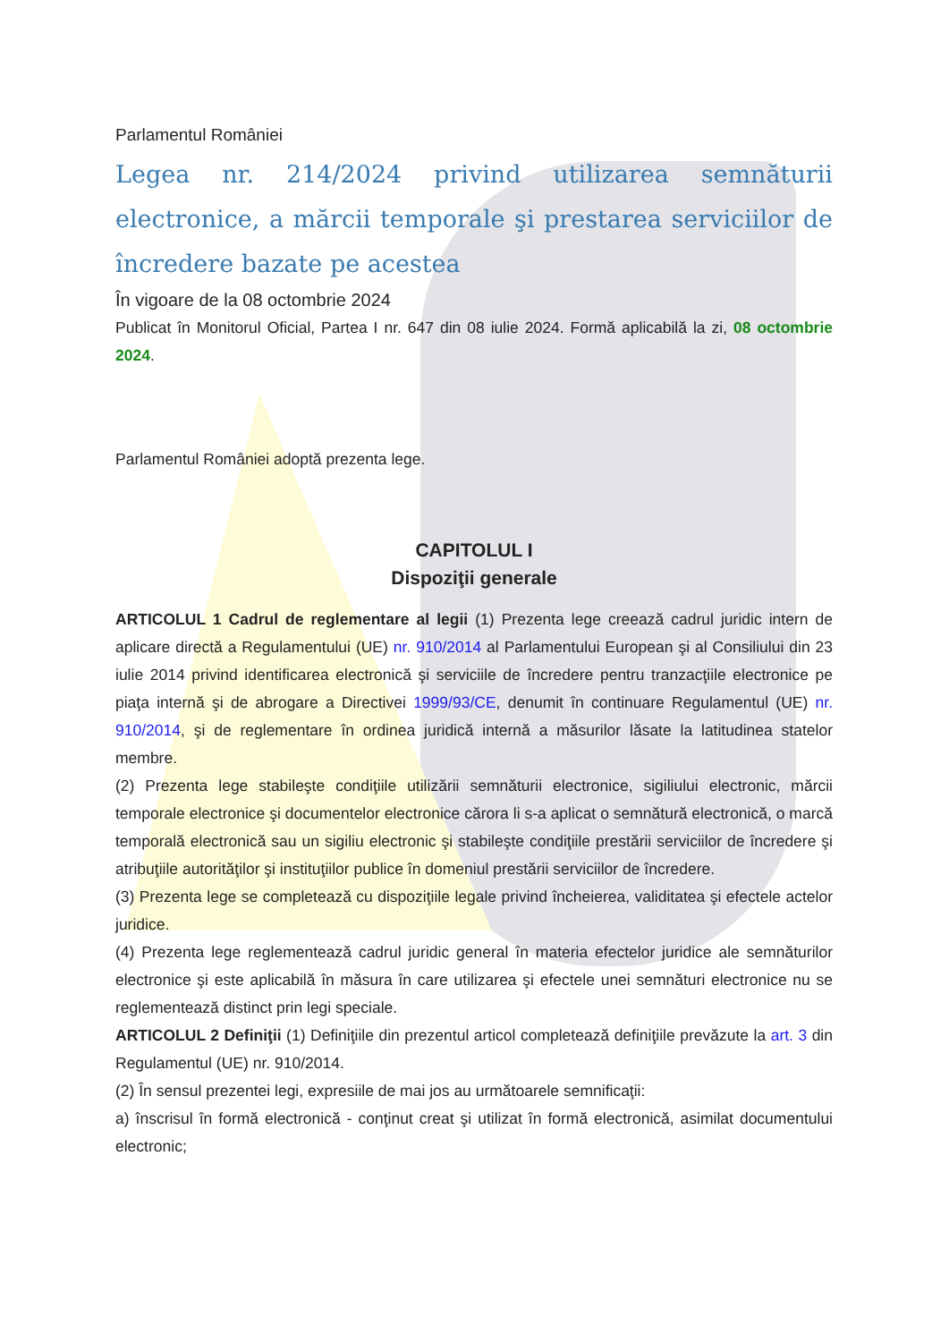Parlamentul României
Legea nr. 214/2024 privind utilizarea semnăturii electronice, a mărcii temporale şi prestarea serviciilor de încredere bazate pe acestea
În vigoare de la 08 octombrie 2024
Publicat în Monitorul Oficial, Partea I nr. 647 din 08 iulie 2024. Formă aplicabilă la zi, 08 octombrie 2024.
Parlamentul României adoptă prezenta lege.
CAPITOLUL I
Dispoziţii generale
ARTICOLUL 1 Cadrul de reglementare al legii (1) Prezenta lege creează cadrul juridic intern de aplicare directă a Regulamentului (UE) nr. 910/2014 al Parlamentului European şi al Consiliului din 23 iulie 2014 privind identificarea electronică şi serviciile de încredere pentru tranzacţiile electronice pe piaţa internă şi de abrogare a Directivei 1999/93/CE, denumit în continuare Regulamentul (UE) nr. 910/2014, şi de reglementare în ordinea juridică internă a măsurilor lăsate la latitudinea statelor membre.
(2) Prezenta lege stabileşte condiţiile utilizării semnăturii electronice, sigiliului electronic, mărcii temporale electronice şi documentelor electronice cărora li s-a aplicat o semnătură electronică, o marcă temporală electronică sau un sigiliu electronic şi stabileşte condiţiile prestării serviciilor de încredere şi atribuţiile autorităţilor şi instituţiilor publice în domeniul prestării serviciilor de încredere.
(3) Prezenta lege se completează cu dispoziţiile legale privind încheierea, validitatea şi efectele actelor juridice.
(4) Prezenta lege reglementează cadrul juridic general în materia efectelor juridice ale semnăturilor electronice şi este aplicabilă în măsura în care utilizarea şi efectele unei semnături electronice nu se reglementează distinct prin legi speciale.
ARTICOLUL 2 Definiţii (1) Definiţiile din prezentul articol completează definiţiile prevăzute la art. 3 din Regulamentul (UE) nr. 910/2014.
(2) În sensul prezentei legi, expresiile de mai jos au următoarele semnificaţii:
a) înscrisul în formă electronică - conţinut creat şi utilizat în formă electronică, asimilat documentului electronic;